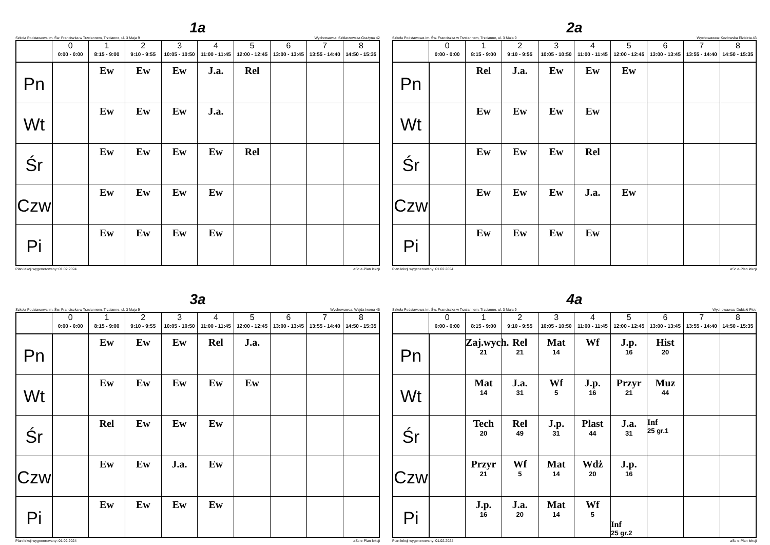1a
Szkoła Podstawowa im. Św. Franciszka w Trzciannem, Trzcianne, ul. 3 Maja 9 Wychowawca: Szklarzewska Grażyna 42
| | 0 0:00 - 0:00 | 1 8:15 - 9:00 | 2 9:10 - 9:55 | 3 10:05 - 10:50 | 4 11:00 - 11:45 | 5 12:00 - 12:45 | 6 13:00 - 13:45 | 7 13:55 - 14:40 | 8 14:50 - 15:35 |
| --- | --- | --- | --- | --- | --- | --- | --- | --- | --- |
| Pn | | Ew | Ew | Ew | J.a. | Rel | | | |
| Wt | | Ew | Ew | Ew | J.a. | | | | |
| Śr | | Ew | Ew | Ew | Ew | Rel | | | |
| Czw | | Ew | Ew | Ew | Ew | | | | |
| Pi | | Ew | Ew | Ew | Ew | | | | |
Plan lekcji wygenerowany: 01.02.2024 aSc e-Plan lekcji
2a
Szkoła Podstawowa im. Św. Franciszka w Trzciannem, Trzcianne, ul. 3 Maja 9 Wychowawca: Kozłowska Elżbieta 43
| | 0 0:00 - 0:00 | 1 8:15 - 9:00 | 2 9:10 - 9:55 | 3 10:05 - 10:50 | 4 11:00 - 11:45 | 5 12:00 - 12:45 | 6 13:00 - 13:45 | 7 13:55 - 14:40 | 8 14:50 - 15:35 |
| --- | --- | --- | --- | --- | --- | --- | --- | --- | --- |
| Pn | | Rel | J.a. | Ew | Ew | Ew | | | |
| Wt | | Ew | Ew | Ew | Ew | | | | |
| Śr | | Ew | Ew | Ew | Rel | | | | |
| Czw | | Ew | Ew | Ew | J.a. | Ew | | | |
| Pi | | Ew | Ew | Ew | Ew | | | | |
Plan lekcji wygenerowany: 01.02.2024 aSc e-Plan lekcji
3a
Szkoła Podstawowa im. Św. Franciszka w Trzciannem, Trzcianne, ul. 3 Maja 9 Wychowawca: Wejda Iwona 45
| | 0 0:00 - 0:00 | 1 8:15 - 9:00 | 2 9:10 - 9:55 | 3 10:05 - 10:50 | 4 11:00 - 11:45 | 5 12:00 - 12:45 | 6 13:00 - 13:45 | 7 13:55 - 14:40 | 8 14:50 - 15:35 |
| --- | --- | --- | --- | --- | --- | --- | --- | --- | --- |
| Pn | | Ew | Ew | Ew | Rel | J.a. | | | |
| Wt | | Ew | Ew | Ew | Ew | Ew | | | |
| Śr | | Rel | Ew | Ew | Ew | | | | |
| Czw | | Ew | Ew | J.a. | Ew | | | | |
| Pi | | Ew | Ew | Ew | Ew | | | | |
Plan lekcji wygenerowany: 01.02.2024 aSc e-Plan lekcji
4a
Szkoła Podstawowa im. Św. Franciszka w Trzciannem, Trzcianne, ul. 3 Maja 9 Wychowawca: Dubicki Piotr
| | 0 0:00 - 0:00 | 1 8:15 - 9:00 | 2 9:10 - 9:55 | 3 10:05 - 10:50 | 4 11:00 - 11:45 | 5 12:00 - 12:45 | 6 13:00 - 13:45 | 7 13:55 - 14:40 | 8 14:50 - 15:35 |
| --- | --- | --- | --- | --- | --- | --- | --- | --- | --- |
| Pn | | Zaj.wych. 21 | Rel 21 | Mat 14 | Wf | J.p. 16 | Hist 20 | | |
| Wt | | Mat 14 | J.a. 31 | Wf 5 | J.p. 16 | Przyr 21 | Muz 44 | | |
| Śr | | Tech 20 | Rel 49 | J.p. 31 | Plast 44 | J.a. 31 | Inf 25 gr.1 | | |
| Czw | | Przyr 21 | Wf 5 | Mat 14 | Wdż 20 | J.p. 16 | | | |
| Pi | | J.p. 16 | J.a. 20 | Mat 14 | Wf 5 | Inf 25 gr.2 | | | |
Plan lekcji wygenerowany: 01.02.2024 aSc e-Plan lekcji